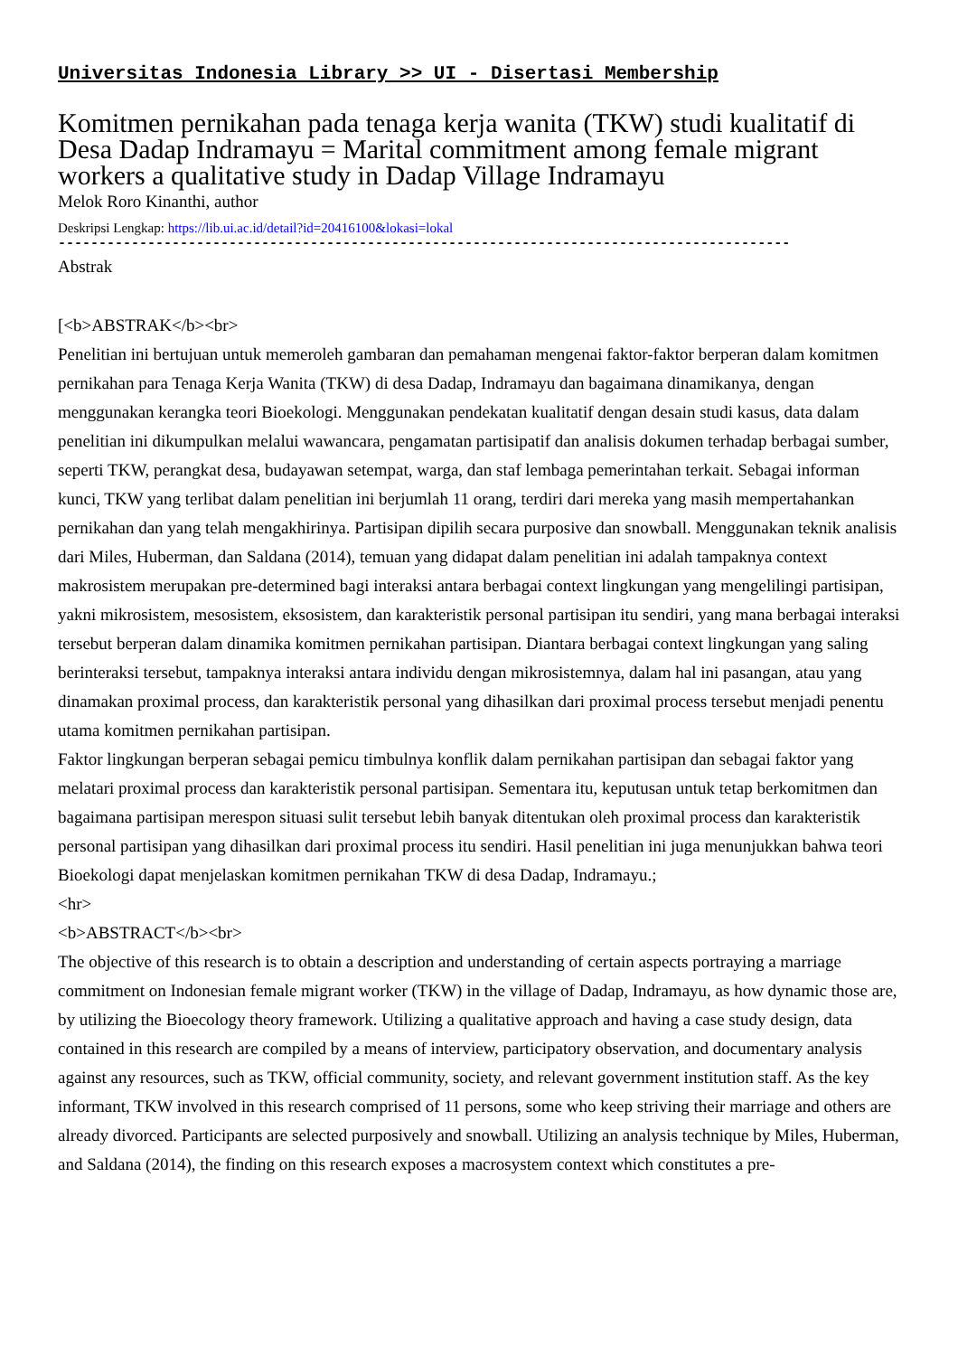Universitas Indonesia Library >> UI - Disertasi Membership
Komitmen pernikahan pada tenaga kerja wanita (TKW) studi kualitatif di Desa Dadap Indramayu = Marital commitment among female migrant workers a qualitative study in Dadap Village Indramayu
Melok Roro Kinanthi, author
Deskripsi Lengkap: https://lib.ui.ac.id/detail?id=20416100&lokasi=lokal
------------------------------------------------------------------------------------------
Abstrak
[<b>ABSTRAK</b><br>
Penelitian ini bertujuan untuk memeroleh gambaran dan pemahaman mengenai faktor-faktor berperan dalam komitmen pernikahan para Tenaga Kerja Wanita (TKW) di desa Dadap, Indramayu dan bagaimana dinamikanya, dengan menggunakan kerangka teori Bioekologi. Menggunakan pendekatan kualitatif dengan desain studi kasus, data dalam penelitian ini dikumpulkan melalui wawancara, pengamatan partisipatif dan analisis dokumen terhadap berbagai sumber, seperti TKW, perangkat desa, budayawan setempat, warga, dan staf lembaga pemerintahan terkait. Sebagai informan kunci, TKW yang terlibat dalam penelitian ini berjumlah 11 orang, terdiri dari mereka yang masih mempertahankan pernikahan dan yang telah mengakhirinya. Partisipan dipilih secara purposive dan snowball. Menggunakan teknik analisis dari Miles, Huberman, dan Saldana (2014), temuan yang didapat dalam penelitian ini adalah tampaknya context makrosistem merupakan pre-determined bagi interaksi antara berbagai context lingkungan yang mengelilingi partisipan, yakni mikrosistem, mesosistem, eksosistem, dan karakteristik personal partisipan itu sendiri, yang mana berbagai interaksi tersebut berperan dalam dinamika komitmen pernikahan partisipan. Diantara berbagai context lingkungan yang saling berinteraksi tersebut, tampaknya interaksi antara individu dengan mikrosistemnya, dalam hal ini pasangan, atau yang dinamakan proximal process, dan karakteristik personal yang dihasilkan dari proximal process tersebut menjadi penentu utama komitmen pernikahan partisipan.
Faktor lingkungan berperan sebagai pemicu timbulnya konflik dalam pernikahan partisipan dan sebagai faktor yang melatari proximal process dan karakteristik personal partisipan. Sementara itu, keputusan untuk tetap berkomitmen dan bagaimana partisipan merespon situasi sulit tersebut lebih banyak ditentukan oleh proximal process dan karakteristik personal partisipan yang dihasilkan dari proximal process itu sendiri. Hasil penelitian ini juga menunjukkan bahwa teori Bioekologi dapat menjelaskan komitmen pernikahan TKW di desa Dadap, Indramayu.;
<hr>
<b>ABSTRACT</b><br>
The objective of this research is to obtain a description and understanding of certain aspects portraying a marriage commitment on Indonesian female migrant worker (TKW) in the village of Dadap, Indramayu, as how dynamic those are, by utilizing the Bioecology theory framework. Utilizing a qualitative approach and having a case study design, data contained in this research are compiled by a means of interview, participatory observation, and documentary analysis against any resources, such as TKW, official community, society, and relevant government institution staff. As the key informant, TKW involved in this research comprised of 11 persons, some who keep striving their marriage and others are already divorced. Participants are selected purposively and snowball. Utilizing an analysis technique by Miles, Huberman, and Saldana (2014), the finding on this research exposes a macrosystem context which constitutes a pre-